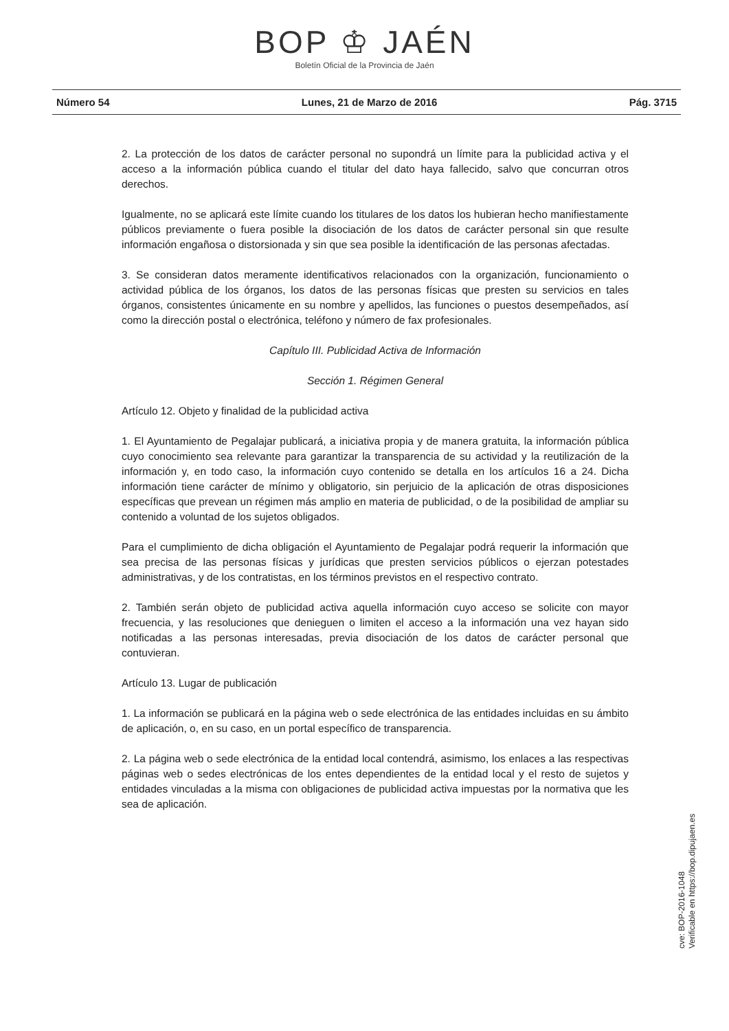BOP ♔ JAÉN
Boletín Oficial de la Provincia de Jaén
Número 54 Lunes, 21 de Marzo de 2016 Pág. 3715
2. La protección de los datos de carácter personal no supondrá un límite para la publicidad activa y el acceso a la información pública cuando el titular del dato haya fallecido, salvo que concurran otros derechos.
Igualmente, no se aplicará este límite cuando los titulares de los datos los hubieran hecho manifiestamente públicos previamente o fuera posible la disociación de los datos de carácter personal sin que resulte información engañosa o distorsionada y sin que sea posible la identificación de las personas afectadas.
3. Se consideran datos meramente identificativos relacionados con la organización, funcionamiento o actividad pública de los órganos, los datos de las personas físicas que presten su servicios en tales órganos, consistentes únicamente en su nombre y apellidos, las funciones o puestos desempeñados, así como la dirección postal o electrónica, teléfono y número de fax profesionales.
Capítulo III. Publicidad Activa de Información
Sección 1. Régimen General
Artículo 12. Objeto y finalidad de la publicidad activa
1. El Ayuntamiento de Pegalajar publicará, a iniciativa propia y de manera gratuita, la información pública cuyo conocimiento sea relevante para garantizar la transparencia de su actividad y la reutilización de la información y, en todo caso, la información cuyo contenido se detalla en los artículos 16 a 24. Dicha información tiene carácter de mínimo y obligatorio, sin perjuicio de la aplicación de otras disposiciones específicas que prevean un régimen más amplio en materia de publicidad, o de la posibilidad de ampliar su contenido a voluntad de los sujetos obligados.
Para el cumplimiento de dicha obligación el Ayuntamiento de Pegalajar podrá requerir la información que sea precisa de las personas físicas y jurídicas que presten servicios públicos o ejerzan potestades administrativas, y de los contratistas, en los términos previstos en el respectivo contrato.
2. También serán objeto de publicidad activa aquella información cuyo acceso se solicite con mayor frecuencia, y las resoluciones que denieguen o limiten el acceso a la información una vez hayan sido notificadas a las personas interesadas, previa disociación de los datos de carácter personal que contuvieran.
Artículo 13. Lugar de publicación
1. La información se publicará en la página web o sede electrónica de las entidades incluidas en su ámbito de aplicación, o, en su caso, en un portal específico de transparencia.
2. La página web o sede electrónica de la entidad local contendrá, asimismo, los enlaces a las respectivas páginas web o sedes electrónicas de los entes dependientes de la entidad local y el resto de sujetos y entidades vinculadas a la misma con obligaciones de publicidad activa impuestas por la normativa que les sea de aplicación.
cve: BOP-2016-1048
Verificable en https://bop.dipujaen.es